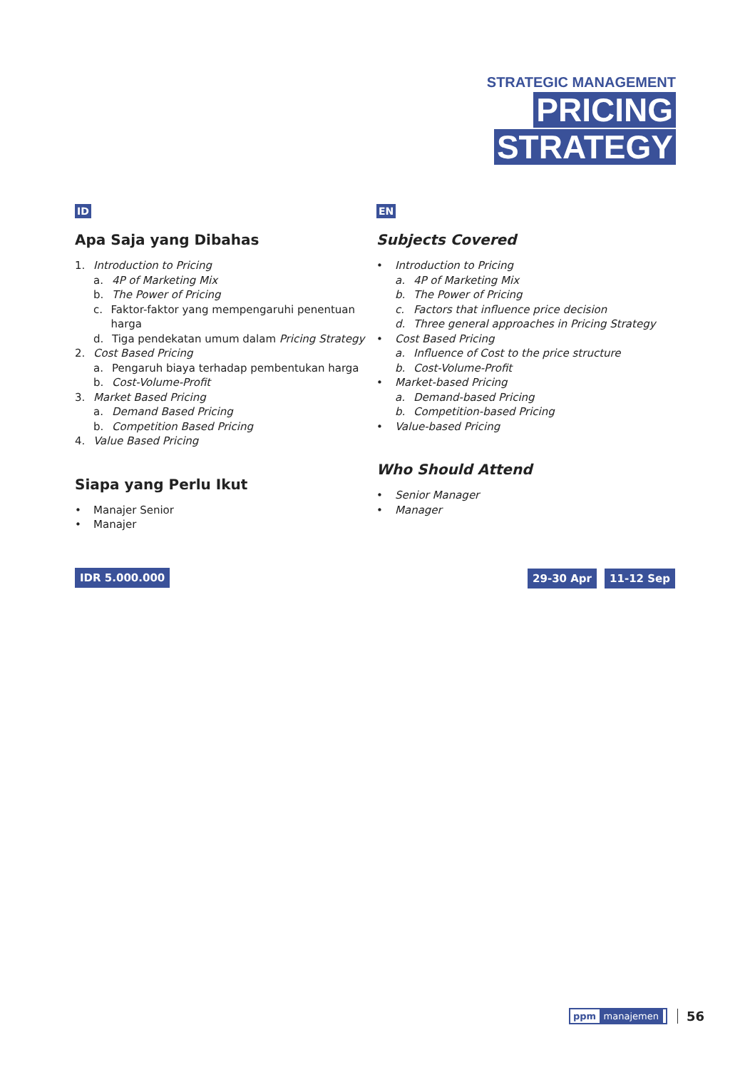STRATEGIC MANAGEMENT
PRICING
STRATEGY
ID
Apa Saja yang Dibahas
1. Introduction to Pricing
a. 4P of Marketing Mix
b. The Power of Pricing
c. Faktor-faktor yang mempengaruhi penentuan harga
d. Tiga pendekatan umum dalam Pricing Strategy
2. Cost Based Pricing
a. Pengaruh biaya terhadap pembentukan harga
b. Cost-Volume-Profit
3. Market Based Pricing
a. Demand Based Pricing
b. Competition Based Pricing
4. Value Based Pricing
Siapa yang Perlu Ikut
• Manajer Senior
• Manajer
IDR 5.000.000
EN
Subjects Covered
• Introduction to Pricing
a. 4P of Marketing Mix
b. The Power of Pricing
c. Factors that influence price decision
d. Three general approaches in Pricing Strategy
• Cost Based Pricing
a. Influence of Cost to the price structure
b. Cost-Volume-Profit
• Market-based Pricing
a. Demand-based Pricing
b. Competition-based Pricing
• Value-based Pricing
Who Should Attend
• Senior Manager
• Manager
29-30 Apr 11-12 Sep
ppm manajemen 56